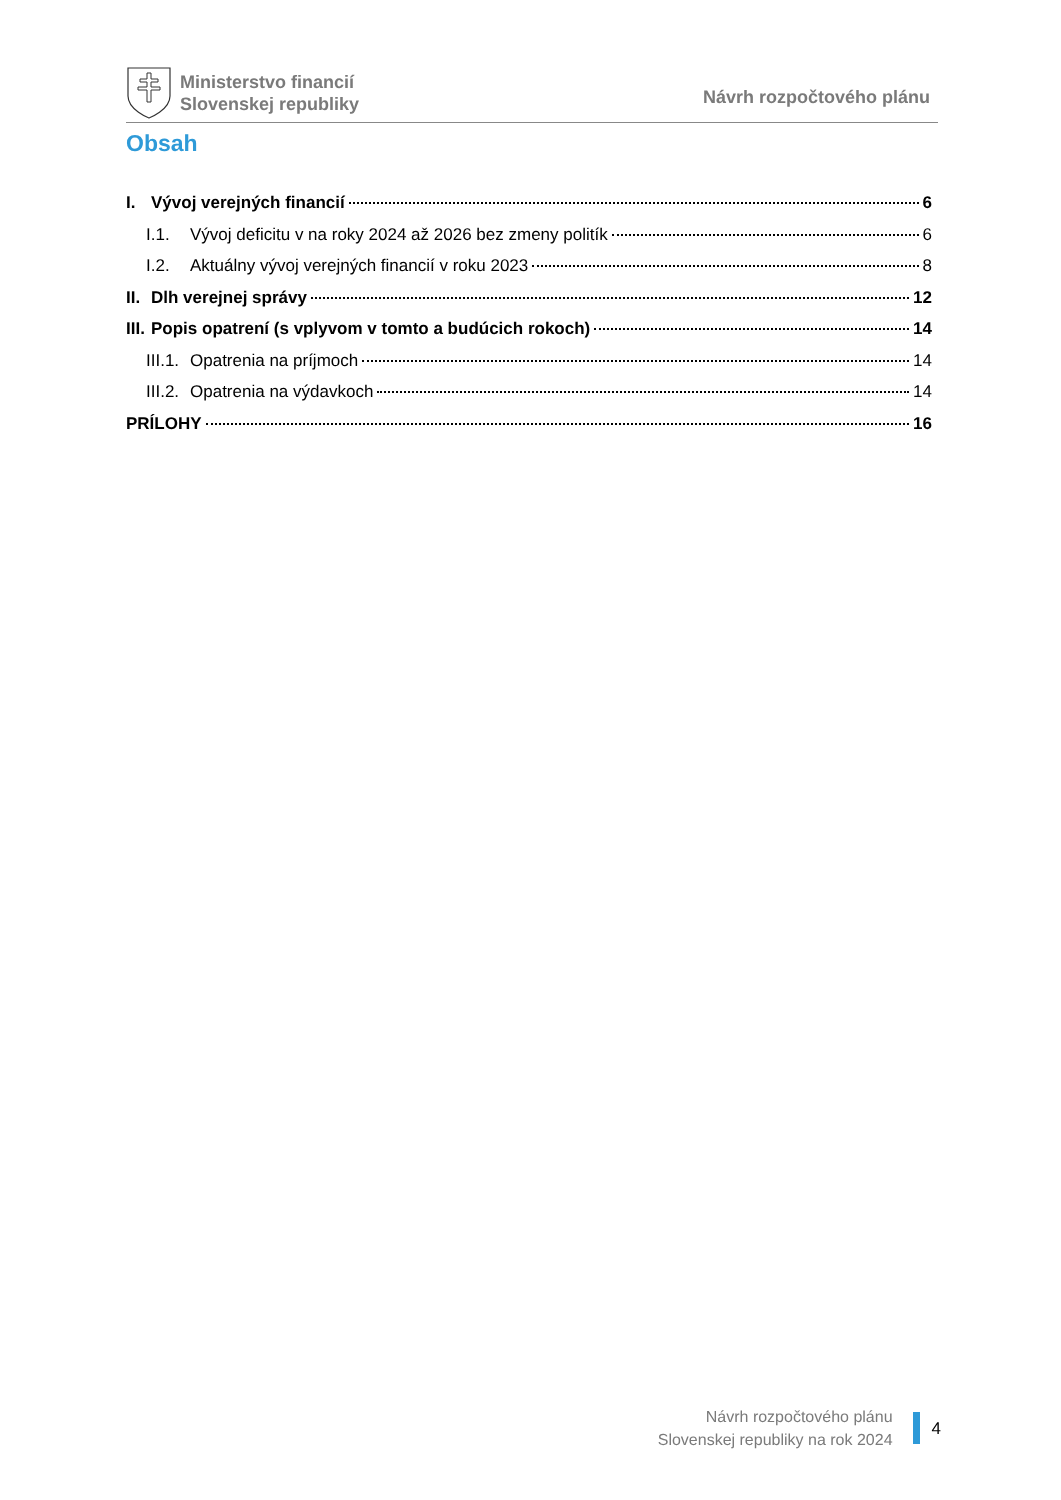Ministerstvo financií
Slovenskej republiky
Návrh rozpočtového plánu
Obsah
I. Vývoj verejných financií 6
I.1. Vývoj deficitu v na roky 2024 až 2026 bez zmeny politík 6
I.2. Aktuálny vývoj verejných financií v roku 2023 8
II. Dlh verejnej správy 12
III. Popis opatrení (s vplyvom v tomto a budúcich rokoch) 14
III.1. Opatrenia na príjmoch 14
III.2. Opatrenia na výdavkoch 14
PRÍLOHY 16
Návrh rozpočtového plánu
Slovenskej republiky na rok 2024
4